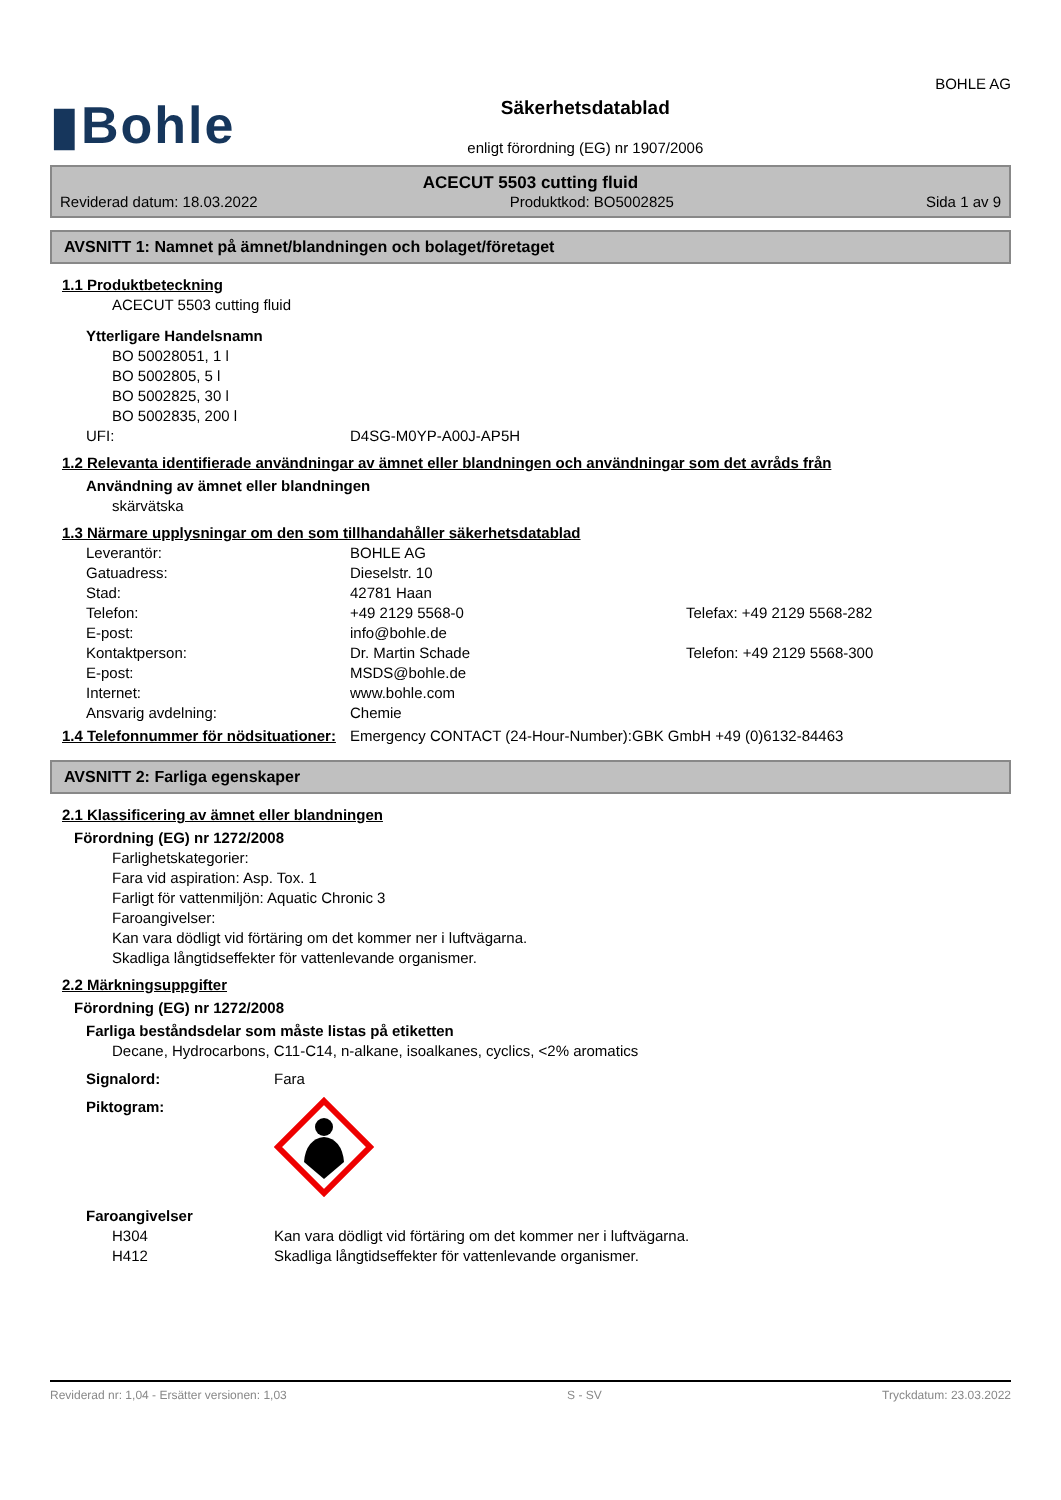▮Bohle
Säkerhetsdatablad
enligt förordning (EG) nr 1907/2006
BOHLE AG
ACECUT 5503 cutting fluid
Reviderad datum: 18.03.2022 Produktkod: BO5002825 Sida 1 av 9
AVSNITT 1: Namnet på ämnet/blandningen och bolaget/företaget
1.1 Produktbeteckning
ACECUT 5503 cutting fluid
Ytterligare Handelsnamn
BO 50028051, 1 l
BO 5002805, 5 l
BO 5002825, 30 l
BO 5002835, 200 l
UFI: D4SG-M0YP-A00J-AP5H
1.2 Relevanta identifierade användningar av ämnet eller blandningen och användningar som det avråds från
Användning av ämnet eller blandningen
skärvätska
1.3 Närmare upplysningar om den som tillhandahåller säkerhetsdatablad
Leverantör: BOHLE AG
Gatuadress: Dieselstr. 10
Stad: 42781 Haan
Telefon: +49 2129 5568-0 Telefax: +49 2129 5568-282
E-post: info@bohle.de
Kontaktperson: Dr. Martin Schade Telefon: +49 2129 5568-300
E-post: MSDS@bohle.de
Internet: www.bohle.com
Ansvarig avdelning: Chemie
1.4 Telefonnummer för nödsituationer:
Emergency CONTACT (24-Hour-Number):GBK GmbH +49 (0)6132-84463
AVSNITT 2: Farliga egenskaper
2.1 Klassificering av ämnet eller blandningen
Förordning (EG) nr 1272/2008
Farlighetskategorier:
Fara vid aspiration: Asp. Tox. 1
Farligt för vattenmiljön: Aquatic Chronic 3
Faroangivelser:
Kan vara dödligt vid förtäring om det kommer ner i luftvägarna.
Skadliga långtidseffekter för vattenlevande organismer.
2.2 Märkningsuppgifter
Förordning (EG) nr 1272/2008
Farliga beståndsdelar som måste listas på etiketten
Decane, Hydrocarbons, C11-C14, n-alkane, isoalkanes, cyclics, <2% aromatics
Signalord: Fara
Piktogram:
Faroangivelser
H304 Kan vara dödligt vid förtäring om det kommer ner i luftvägarna.
H412 Skadliga långtidseffekter för vattenlevande organismer.
Reviderad nr: 1,04 - Ersätter versionen: 1,03 S - SV Tryckdatum: 23.03.2022